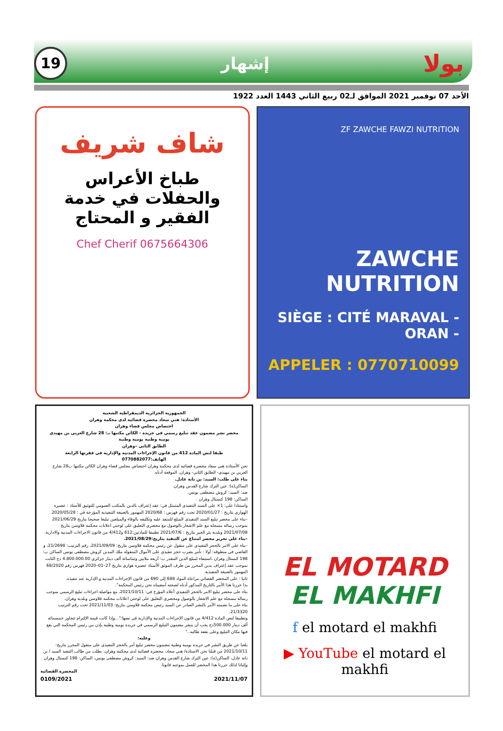19
إشهار
بولا
الأحد 07 نوفمبر 2021 الموافق لـ02 ربيع الثاني 1443 العدد 1922
شاف شريف
طباخ الأعراس والحفلات في خدمة الفقير و المحتاج
Chef Cherif 0675664306
ZF ZAWCHE FAWZI NUTRITION
ZAWCHE NUTRITION
SIÈGE : CITÉ MARAVAL - ORAN -
APPELER : 0770710099
الجمهورية الجزائرية الديمقراطية الشعبية
الأستاذة: هني سعاد محضرة قضائية لدى محكمة وهران
اختصاص مجلس قضاء وهران
محضر نشر مضمون عقد تبليغ رسمي في جريدة - الكائن مكتبها بـ: 28 شارع العربي بن مهيدي
يومية وطنية يومية وطنية
الطابق الثاني –وهران
طبقا لنص المادة 412 من قانون الإجراءات المدنية والإدارية في فقرتها الرابعة
الهاتف:0770882077
نحن الأستاذة هني سعاد محضرة قضائية لدى محكمة وهران اختصاص مجلس قضاء وهران الكائن مكتبها ب28 شارع العربي بن مهيدي- الطابق الثاني- وهران، الموقعة أدناه.
بناء على طلب: السيد: بن نانة عادل.
الساكن(ة): عين الترك شارع القدس وهران.
ضد: السيد: كروش مصطفى يونس.
الساكن: 198 كنستال وهران .
واستنادا على: 1× على السند التنفيذي المتمثل في: عقد إعتراف بالدين بالمكتب العمومي للتوثيق للأستاذ : عصيرة الهواري بتاريخ : 2020/01/27 تحت رقم فهرس : 2020/68 المهمور بالصيغة التنفيذية المؤرخة في : 2020/05/28.
–بناء على محضر تبليغ السند التنفيذي المبلغ للمنفذ عليه وتكليفه بالوفاء والمبلغين تبليغا صحيحا بتاريخ 2021/06/29 بموجب رسالة مسجلة مع علم الاشعار بالوصول مع محضري التعليق على لوحتي اعلانات محكمة فلاوسن بتاريخ 2021/07/08 وبلدية بئر الجير بتاريخ : 2021/07/6 تطبيقا للمادتين:612 و4/412 من قانون الاجراءات المدنية والادارية.
–بناء على تحرير محضر امتناع عن التنفيذ بتاريخ:2021/08/29.
–بناء على الامر بالحجز التنفيذي على منقول عن رئيس محكمة فلاوسن بتاريخ: 2021/09/09، رقم الترتيب: 21/2698، و القاضي في منطوقه: أولا : نأمر بضرب حجز تنفيذي على الأموال المنقولة ملك المدين كروش مصطفى يونس الساكن ب: 198 كنستال وهران ،استيفاء لمبلغ الدين المقدر ب: أربعة ملايين وثمانمائة ألف دينار جزائري 4.800.000.00 دج الثابت بموجب عقد إعتراف بدين المحرر من طرف الموثق الأستاذ عصيرة هواري بتاريخ 27–01–2020 فهرس رقم 68/2020 المهمور بالصيغة التنفيذية.
ثانيا : على المحضر القضائي مراعاة المواد 688 إلى 690 من قانون الإجراءات المدنية و الإدارية عند تنفيذه.
بذا حررنا هذا الأمر بالتاريخ المذكور أدناه لصحته أمضيناه نحن رئيس المحكمة".
بناء على محضر تبليغ الامر بالحجز التنفيذي أعلاه المؤرخ في: 2021/10/11، مع مواصلة اجراءات تبليغ الرسمي بموجب رسالة مسجلة مع علم الاشعار بالوصول ومحضري التعليق على لوحتي اعلانات محكمة فلاوسن وبلدية وهران.
بناء على ما تضمنه الأمر بالنشر الصادر عن السيد رئيس محكمة فلاوسن بتاريخ: 2021/11/03 تحت رقم الترتيب 21/3320.
وتطبيقا لنص المادة 4/412 من قانون الإجراءات المدنية والإدارية في نصها:"...وإذا كانت قيمة الإلتزام تتجاوز خمسمائة ألف دينار 500.000دج يجب أن ينشر مضمون التبليغ الرسمي في جريدة يومية وطنية بإذن من رئيس المحكمة التي يقع فيها مكان التبليغ وعلى نفقة طالبه.."
وعليه:
بلغنا عن طريق النشر في جريدة يومية وطنية مضمون محضر تبليغ أمر بالحجز التنفيذي على منقول المحرر بتاريخ: 2021/10/11 من قبلنا نحن الاستاذة/ هني سعاد، محضرة قضائية لدى محكمة وهران، بطلب من طالب التنفيذ السيد / بن نانة عادل، الساكن(ة): عين الترك شارع القدس وهران ضد: السيد: كروش مصطفى يونس، الساكن: 198 كنستال وهران .
وإثباتا لذلك حررنا هذا المحضر للعمل بموجبه قانونا.
المحضرة القضائية
2021/11/07 0109/2021
EL MOTARD
EL MAKHFI
f el motard el makhfi
▶ YouTube el motard el makhfi